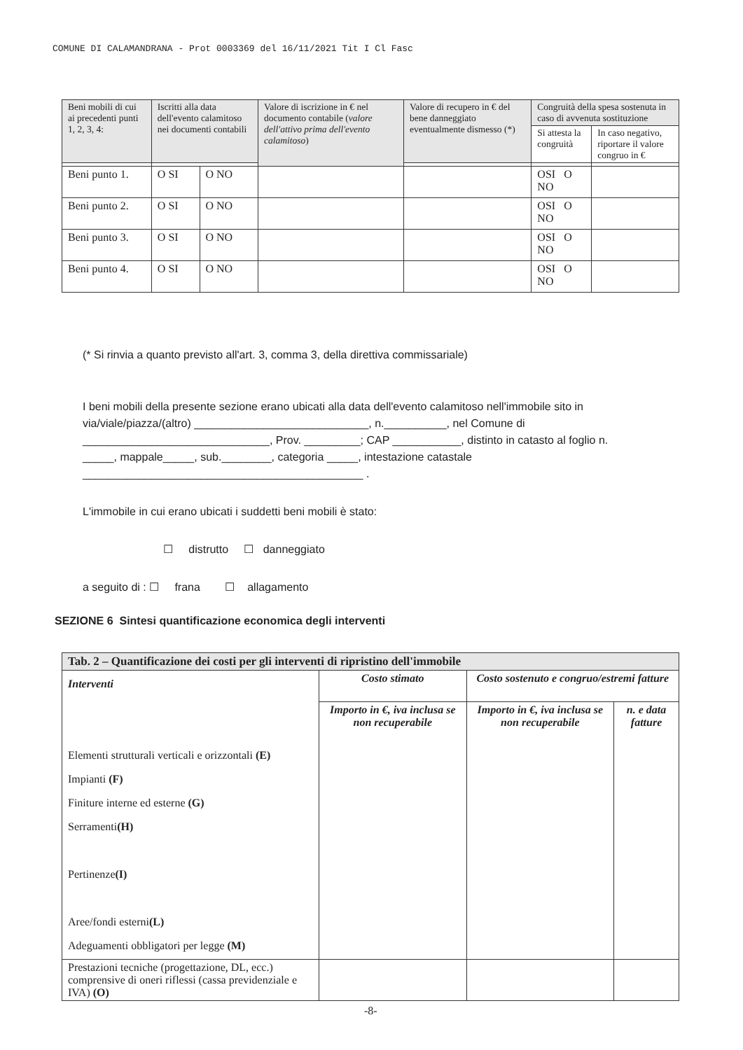COMUNE DI CALAMANDRANA - Prot 0003369 del 16/11/2021 Tit I Cl Fasc
| Beni mobili di cui ai precedenti punti 1, 2, 3, 4: | Iscritti alla data dell'evento calamitoso nei documenti contabili | | Valore di iscrizione in € nel documento contabile ( valore dell'attivo prima dell'evento calamitoso ) | Valore di recupero in € del bene danneggiato eventualmente dismesso (*) | Congruità della spesa sostenuta in caso di avvenuta sostituzione | |
| --- | --- | --- | --- | --- | --- | --- |
| | | | | | Si attesta la congruità | In caso negativo, riportare il valore congruo in € |
| Beni punto 1. | O SI | O NO | | | OSI O NO | |
| Beni punto 2. | O SI | O NO | | | OSI O NO | |
| Beni punto 3. | O SI | O NO | | | OSI O NO | |
| Beni punto 4. | O SI | O NO | | | OSI O NO | |
(* Si rinvia a quanto previsto all'art. 3, comma 3, della direttiva commissariale)
I beni mobili della presente sezione erano ubicati alla data dell'evento calamitoso nell'immobile sito in via/viale/piazza/(altro) ____________________________, n.__________, nel Comune di ______________________________, Prov. _________; CAP ___________, distinto in catasto al foglio n. _____, mappale_____, sub.________, categoria _____, intestazione catastale _____________________________________________ .
L'immobile in cui erano ubicati i suddetti beni mobili è stato:
☐ distrutto ☐ danneggiato
a seguito di : ☐ frana ☐ allagamento
SEZIONE 6 Sintesi quantificazione economica degli interventi
| Tab. 2 – Quantificazione dei costi per gli interventi di ripristino dell'immobile | | | |
| Interventi Elementi strutturali verticali e orizzontali (E) Impianti (F) Finiture interne ed esterne (G) Serramenti (H) Pertinenze (I) Aree/fondi esterni (L) Adeguamenti obbligatori per legge (M) | Costo stimato | Costo sostenuto e congruo/estremi fatture | |
| | Importo in €, iva inclusa se non recuperabile | Importo in €, iva inclusa se non recuperabile | n. e data fatture |
| Prestazioni tecniche (progettazione, DL, ecc.) comprensive di oneri riflessi (cassa previdenziale e IVA) (O) | | | |
-8-